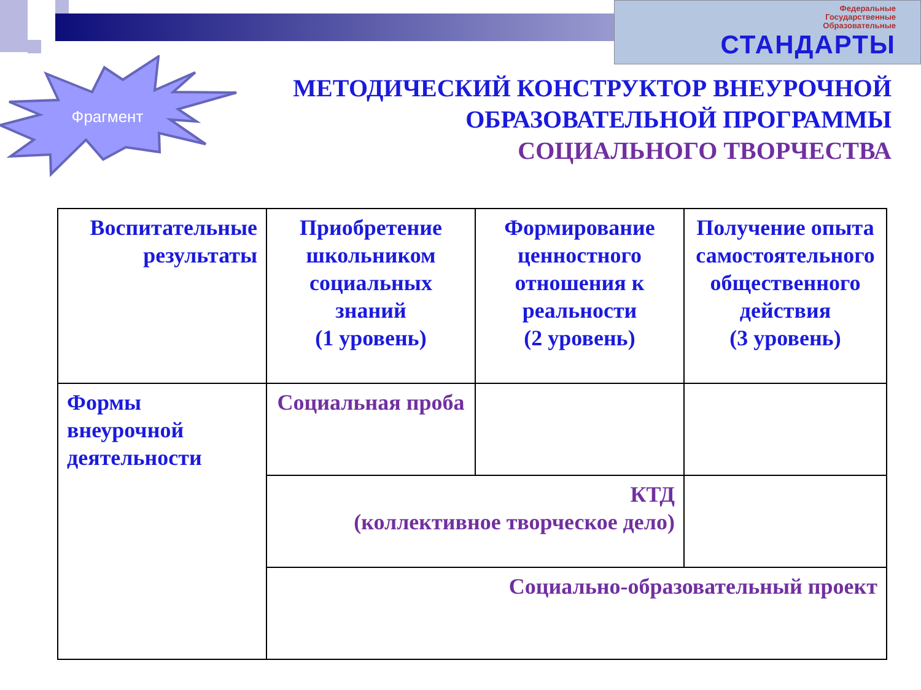Федеральные
Государственные
Образовательные
СТАНДАРТЫ
Фрагмент
МЕТОДИЧЕСКИЙ КОНСТРУКТОР ВНЕУРОЧНОЙ
ОБРАЗОВАТЕЛЬНОЙ ПРОГРАММЫ
СОЦИАЛЬНОГО ТВОРЧЕСТВА
| Воспитательные результаты | Приобретение школьником социальных знаний (1 уровень) | Формирование ценностного отношения к реальности (2 уровень) | Получение опыта самостоятельного общественного действия (3 уровень) |
| Формы внеурочной деятельности | Социальная проба | | |
| | КТД (коллективное творческое дело) | | |
| | Социально-образовательный проект | | |